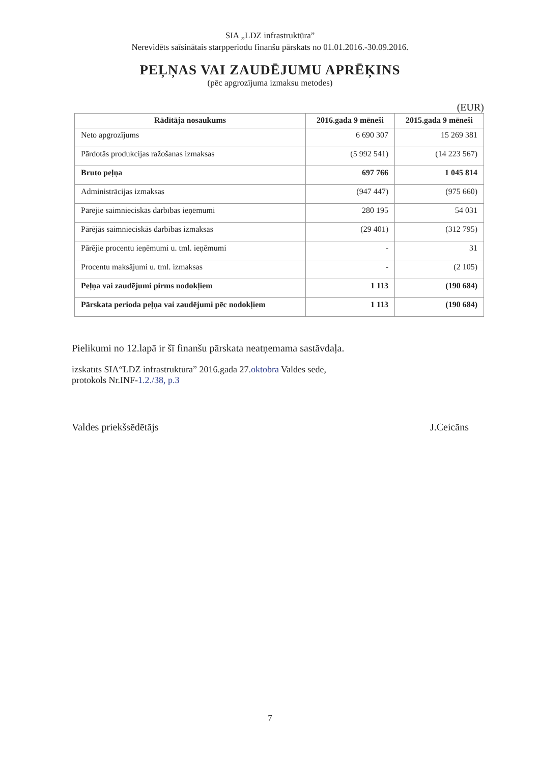SIA „LDZ infrastruktūra”
Nerevidēts saīsinātais starpperiodu finanšu pārskats no 01.01.2016.-30.09.2016.
PEĻŅAS VAI ZAUDĒJUMU APRĒĶINS
(pēc apgrozījuma izmaksu metodes)
(EUR)
| Rādītāja nosaukums | 2016.gada 9 mēneši | 2015.gada 9 mēneši |
| --- | --- | --- |
| Neto apgrozījums | 6 690 307 | 15 269 381 |
| Pārdotās produkcijas ražošanas izmaksas | (5 992 541) | (14 223 567) |
| Bruto peļņa | 697 766 | 1 045 814 |
| Administrācijas izmaksas | (947 447) | (975 660) |
| Pārējie saimnieciskās darbības ieņēmumi | 280 195 | 54 031 |
| Pārējās saimnieciskās darbības izmaksas | (29 401) | (312 795) |
| Pārējie procentu ieņēmumi u. tml. ieņēmumi | - | 31 |
| Procentu maksājumi u. tml. izmaksas | - | (2 105) |
| Peļņa vai zaudējumi pirms nodokļiem | 1 113 | (190 684) |
| Pārskata perioda peļņa vai zaudējumi pēc nodokļiem | 1 113 | (190 684) |
Pielikumi no 12.lapā ir šī finanšu pārskata neatņemama sastāvdaļa.
izskatīts SIA“LDZ infrastruktūra” 2016.gada 27.oktobra Valdes sēdē,
protokols Nr.INF-1.2./38, p.3
Valdes priekšsēdētājs J.Ceicāns
7